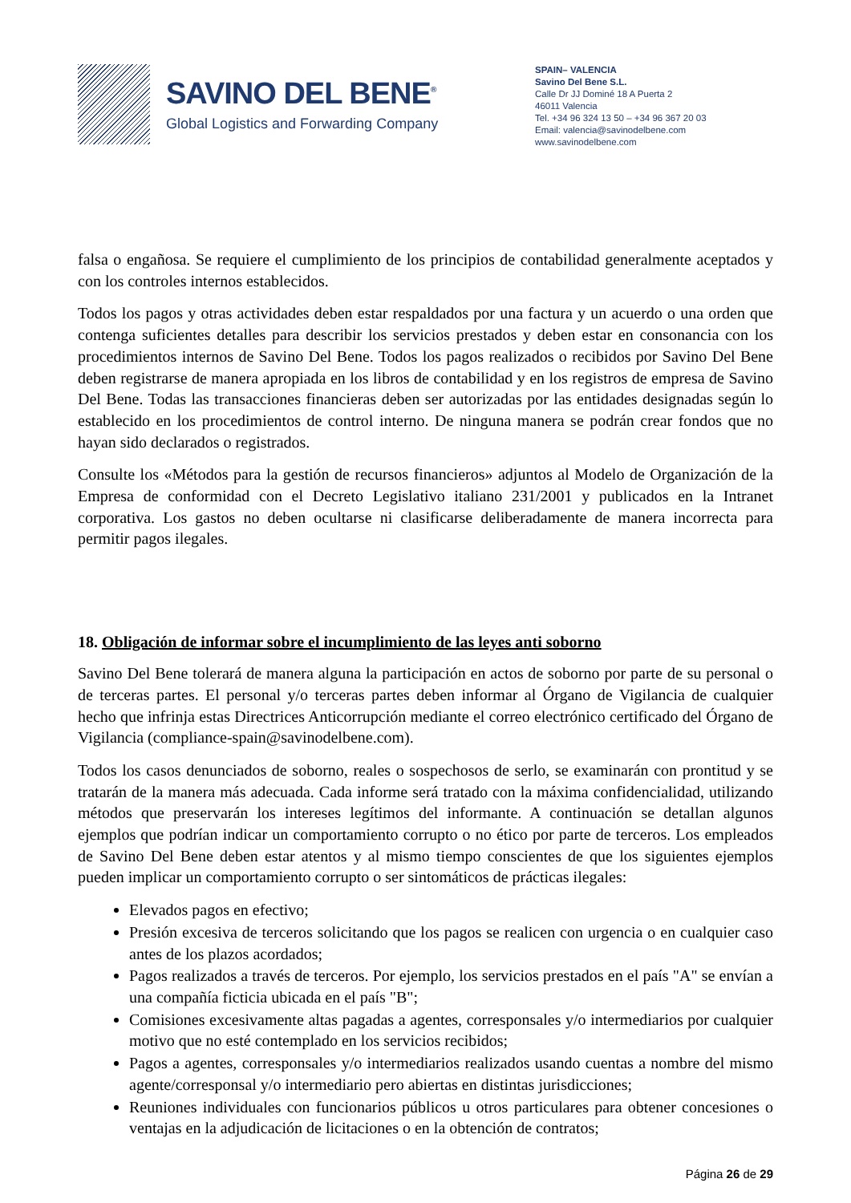SAVINO DEL BENE<sup>®</sup>
Global Logistics and Forwarding Company
SPAIN– VALENCIA
Savino Del Bene S.L.
Calle Dr JJ Dominé 18 A Puerta 2
46011 Valencia
Tel. +34 96 324 13 50 – +34 96 367 20 03
Email: valencia@savinodelbene.com
www.savinodelbene.com
falsa o engañosa. Se requiere el cumplimiento de los principios de contabilidad generalmente aceptados y con los controles internos establecidos.
Todos los pagos y otras actividades deben estar respaldados por una factura y un acuerdo o una orden que contenga suficientes detalles para describir los servicios prestados y deben estar en consonancia con los procedimientos internos de Savino Del Bene. Todos los pagos realizados o recibidos por Savino Del Bene deben registrarse de manera apropiada en los libros de contabilidad y en los registros de empresa de Savino Del Bene. Todas las transacciones financieras deben ser autorizadas por las entidades designadas según lo establecido en los procedimientos de control interno. De ninguna manera se podrán crear fondos que no hayan sido declarados o registrados.
Consulte los «Métodos para la gestión de recursos financieros» adjuntos al Modelo de Organización de la Empresa de conformidad con el Decreto Legislativo italiano 231/2001 y publicados en la Intranet corporativa. Los gastos no deben ocultarse ni clasificarse deliberadamente de manera incorrecta para permitir pagos ilegales.
18. Obligación de informar sobre el incumplimiento de las leyes anti soborno
Savino Del Bene tolerará de manera alguna la participación en actos de soborno por parte de su personal o de terceras partes. El personal y/o terceras partes deben informar al Órgano de Vigilancia de cualquier hecho que infrinja estas Directrices Anticorrupción mediante el correo electrónico certificado del Órgano de Vigilancia (compliance-spain@savinodelbene.com).
Todos los casos denunciados de soborno, reales o sospechosos de serlo, se examinarán con prontitud y se tratarán de la manera más adecuada. Cada informe será tratado con la máxima confidencialidad, utilizando métodos que preservarán los intereses legítimos del informante. A continuación se detallan algunos ejemplos que podrían indicar un comportamiento corrupto o no ético por parte de terceros. Los empleados de Savino Del Bene deben estar atentos y al mismo tiempo conscientes de que los siguientes ejemplos pueden implicar un comportamiento corrupto o ser sintomáticos de prácticas ilegales:
Elevados pagos en efectivo;
Presión excesiva de terceros solicitando que los pagos se realicen con urgencia o en cualquier caso antes de los plazos acordados;
Pagos realizados a través de terceros. Por ejemplo, los servicios prestados en el país "A" se envían a una compañía ficticia ubicada en el país "B";
Comisiones excesivamente altas pagadas a agentes, corresponsales y/o intermediarios por cualquier motivo que no esté contemplado en los servicios recibidos;
Pagos a agentes, corresponsales y/o intermediarios realizados usando cuentas a nombre del mismo agente/corresponsal y/o intermediario pero abiertas en distintas jurisdicciones;
Reuniones individuales con funcionarios públicos u otros particulares para obtener concesiones o ventajas en la adjudicación de licitaciones o en la obtención de contratos;
Página 26 de 29